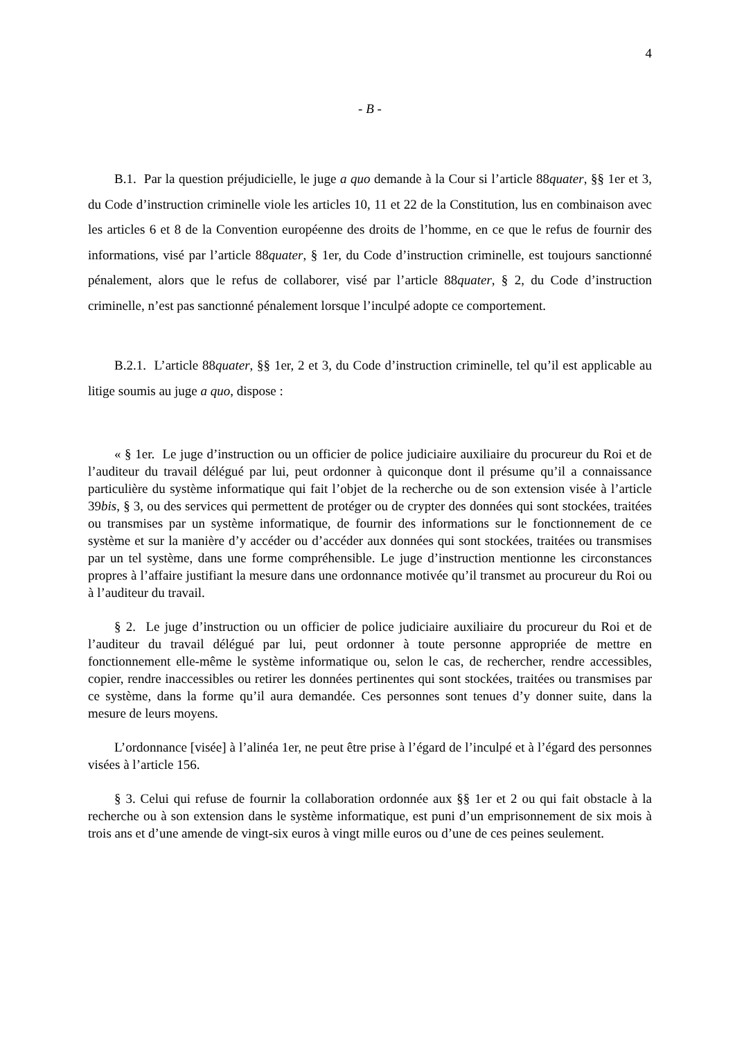4
- B -
B.1. Par la question préjudicielle, le juge a quo demande à la Cour si l’article 88quater, §§ 1er et 3, du Code d’instruction criminelle viole les articles 10, 11 et 22 de la Constitution, lus en combinaison avec les articles 6 et 8 de la Convention européenne des droits de l’homme, en ce que le refus de fournir des informations, visé par l’article 88quater, § 1er, du Code d’instruction criminelle, est toujours sanctionné pénalement, alors que le refus de collaborer, visé par l’article 88quater, § 2, du Code d’instruction criminelle, n’est pas sanctionné pénalement lorsque l’inculpé adopte ce comportement.
B.2.1. L’article 88quater, §§ 1er, 2 et 3, du Code d’instruction criminelle, tel qu’il est applicable au litige soumis au juge a quo, dispose :
« § 1er. Le juge d’instruction ou un officier de police judiciaire auxiliaire du procureur du Roi et de l’auditeur du travail délégué par lui, peut ordonner à quiconque dont il présume qu’il a connaissance particulière du système informatique qui fait l’objet de la recherche ou de son extension visée à l’article 39bis, § 3, ou des services qui permettent de protéger ou de crypter des données qui sont stockées, traitées ou transmises par un système informatique, de fournir des informations sur le fonctionnement de ce système et sur la manière d’y accéder ou d’accéder aux données qui sont stockées, traitées ou transmises par un tel système, dans une forme compréhensible. Le juge d’instruction mentionne les circonstances propres à l’affaire justifiant la mesure dans une ordonnance motivée qu’il transmet au procureur du Roi ou à l’auditeur du travail.
§ 2. Le juge d’instruction ou un officier de police judiciaire auxiliaire du procureur du Roi et de l’auditeur du travail délégué par lui, peut ordonner à toute personne appropriée de mettre en fonctionnement elle-même le système informatique ou, selon le cas, de rechercher, rendre accessibles, copier, rendre inaccessibles ou retirer les données pertinentes qui sont stockées, traitées ou transmises par ce système, dans la forme qu’il aura demandée. Ces personnes sont tenues d’y donner suite, dans la mesure de leurs moyens.
L’ordonnance [visée] à l’alinéa 1er, ne peut être prise à l’égard de l’inculpé et à l’égard des personnes visées à l’article 156.
§ 3. Celui qui refuse de fournir la collaboration ordonnée aux §§ 1er et 2 ou qui fait obstacle à la recherche ou à son extension dans le système informatique, est puni d’un emprisonnement de six mois à trois ans et d’une amende de vingt-six euros à vingt mille euros ou d’une de ces peines seulement.